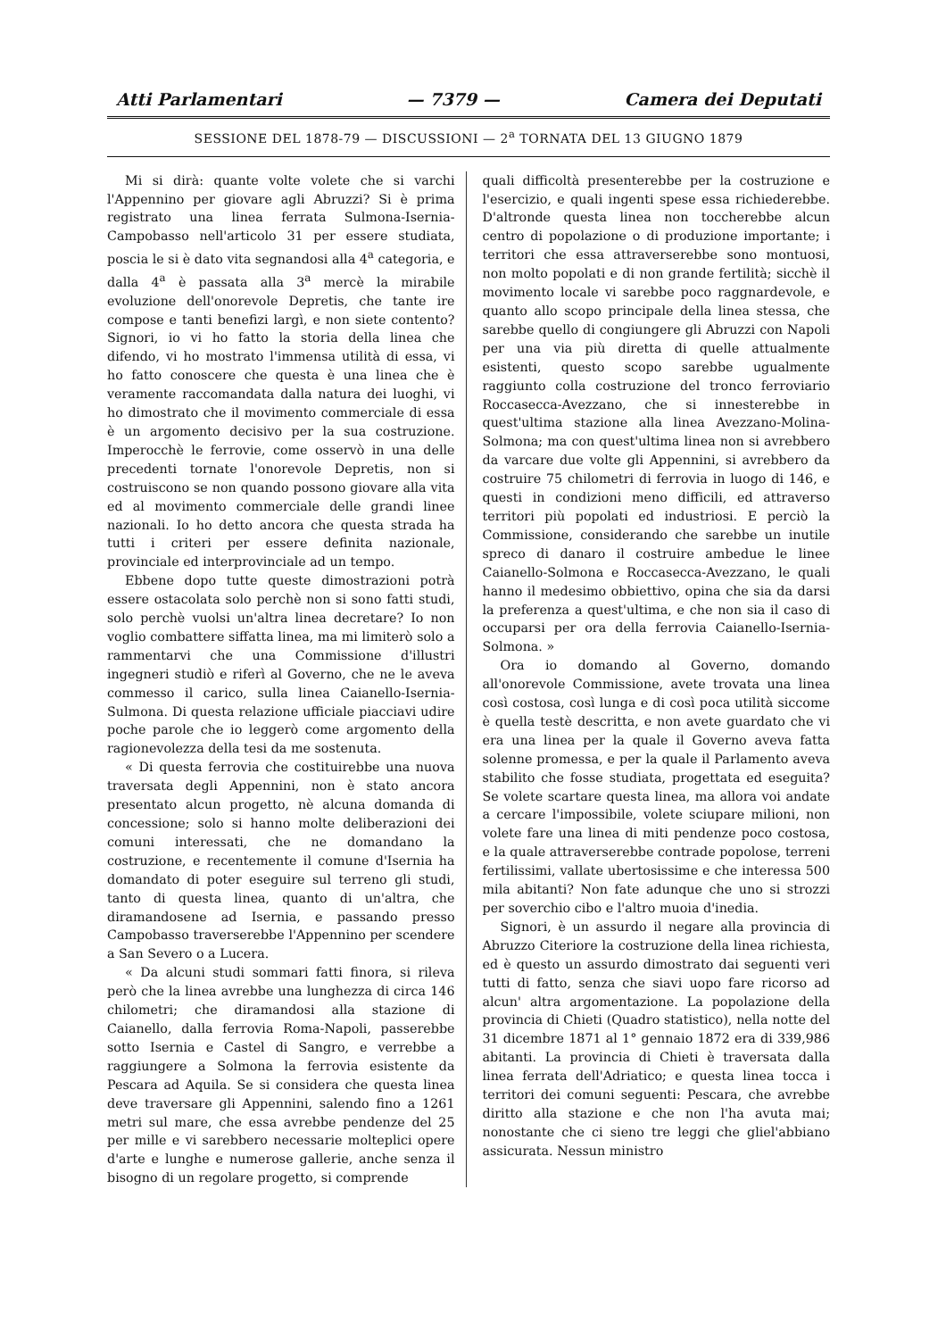Atti Parlamentari — 7379 — Camera dei Deputati
SESSIONE DEL 1878-79 — DISCUSSIONI — 2<sup>a</sup> TORNATA DEL 13 GIUGNO 1879
Mi si dirà: quante volte volete che si varchi l'Appennino per giovare agli Abruzzi? Si è prima registrato una linea ferrata Sulmona-Isernia-Campobasso nell'articolo 31 per essere studiata, poscia le si è dato vita segnandosi alla 4<sup>a</sup> categoria, e dalla 4<sup>a</sup> è passata alla 3<sup>a</sup> mercè la mirabile evoluzione dell'onorevole Depretis, che tante ire compose e tanti benefizi largì, e non siete contento? Signori, io vi ho fatto la storia della linea che difendo, vi ho mostrato l'immensa utilità di essa, vi ho fatto conoscere che questa è una linea che è veramente raccomandata dalla natura dei luoghi, vi ho dimostrato che il movimento commerciale di essa è un argomento decisivo per la sua costruzione. Imperocchè le ferrovie, come osservò in una delle precedenti tornate l'onorevole Depretis, non si costruiscono se non quando possono giovare alla vita ed al movimento commerciale delle grandi linee nazionali. Io ho detto ancora che questa strada ha tutti i criteri per essere definita nazionale, provinciale ed interprovinciale ad un tempo.
Ebbene dopo tutte queste dimostrazioni potrà essere ostacolata solo perchè non si sono fatti studi, solo perchè vuolsi un'altra linea decretare? Io non voglio combattere siffatta linea, ma mi limiterò solo a rammentarvi che una Commissione d'illustri ingegneri studiò e riferì al Governo, che ne le aveva commesso il carico, sulla linea Caianello-Isernia-Sulmona. Di questa relazione ufficiale piacciavi udire poche parole che io leggerò come argomento della ragionevolezza della tesi da me sostenuta.
« Di questa ferrovia che costituirebbe una nuova traversata degli Appennini, non è stato ancora presentato alcun progetto, nè alcuna domanda di concessione; solo si hanno molte deliberazioni dei comuni interessati, che ne domandano la costruzione, e recentemente il comune d'Isernia ha domandato di poter eseguire sul terreno gli studi, tanto di questa linea, quanto di un'altra, che diramandosene ad Isernia, e passando presso Campobasso traverserebbe l'Appennino per scendere a San Severo o a Lucera.
« Da alcuni studi sommari fatti finora, si rileva però che la linea avrebbe una lunghezza di circa 146 chilometri; che diramandosi alla stazione di Caianello, dalla ferrovia Roma-Napoli, passerebbe sotto Isernia e Castel di Sangro, e verrebbe a raggiungere a Solmona la ferrovia esistente da Pescara ad Aquila. Se si considera che questa linea deve traversare gli Appennini, salendo fino a 1261 metri sul mare, che essa avrebbe pendenze del 25 per mille e vi sarebbero necessarie molteplici opere d'arte e lunghe e numerose gallerie, anche senza il bisogno di un regolare progetto, si comprende
quali difficoltà presenterebbe per la costruzione e l'esercizio, e quali ingenti spese essa richiederebbe. D'altronde questa linea non toccherebbe alcun centro di popolazione o di produzione importante; i territori che essa attraverserebbe sono montuosi, non molto popolati e di non grande fertilità; sicchè il movimento locale vi sarebbe poco raggnardevole, e quanto allo scopo principale della linea stessa, che sarebbe quello di congiungere gli Abruzzi con Napoli per una via più diretta di quelle attualmente esistenti, questo scopo sarebbe ugualmente raggiunto colla costruzione del tronco ferroviario Roccasecca-Avezzano, che si innesterebbe in quest'ultima stazione alla linea Avezzano-Molina-Solmona; ma con quest'ultima linea non si avrebbero da varcare due volte gli Appennini, si avrebbero da costruire 75 chilometri di ferrovia in luogo di 146, e questi in condizioni meno difficili, ed attraverso territori più popolati ed industriosi. E perciò la Commissione, considerando che sarebbe un inutile spreco di danaro il costruire ambedue le linee Caianello-Solmona e Roccasecca-Avezzano, le quali hanno il medesimo obbiettivo, opina che sia da darsi la preferenza a quest'ultima, e che non sia il caso di occuparsi per ora della ferrovia Caianello-Isernia-Solmona. »
Ora io domando al Governo, domando all'onorevole Commissione, avete trovata una linea così costosa, così lunga e di così poca utilità siccome è quella testè descritta, e non avete guardato che vi era una linea per la quale il Governo aveva fatta solenne promessa, e per la quale il Parlamento aveva stabilito che fosse studiata, progettata ed eseguita? Se volete scartare questa linea, ma allora voi andate a cercare l'impossibile, volete sciupare milioni, non volete fare una linea di miti pendenze poco costosa, e la quale attraverserebbe contrade popolose, terreni fertilissimi, vallate ubertosissime e che interessa 500 mila abitanti? Non fate adunque che uno si strozzi per soverchio cibo e l'altro muoia d'inedia.
Signori, è un assurdo il negare alla provincia di Abruzzo Citeriore la costruzione della linea richiesta, ed è questo un assurdo dimostrato dai seguenti veri tutti di fatto, senza che siavi uopo fare ricorso ad alcun' altra argomentazione. La popolazione della provincia di Chieti (Quadro statistico), nella notte del 31 dicembre 1871 al 1° gennaio 1872 era di 339,986 abitanti. La provincia di Chieti è traversata dalla linea ferrata dell'Adriatico; e questa linea tocca i territori dei comuni seguenti: Pescara, che avrebbe diritto alla stazione e che non l'ha avuta mai; nonostante che ci sieno tre leggi che gliel'abbiano assicurata. Nessun ministro